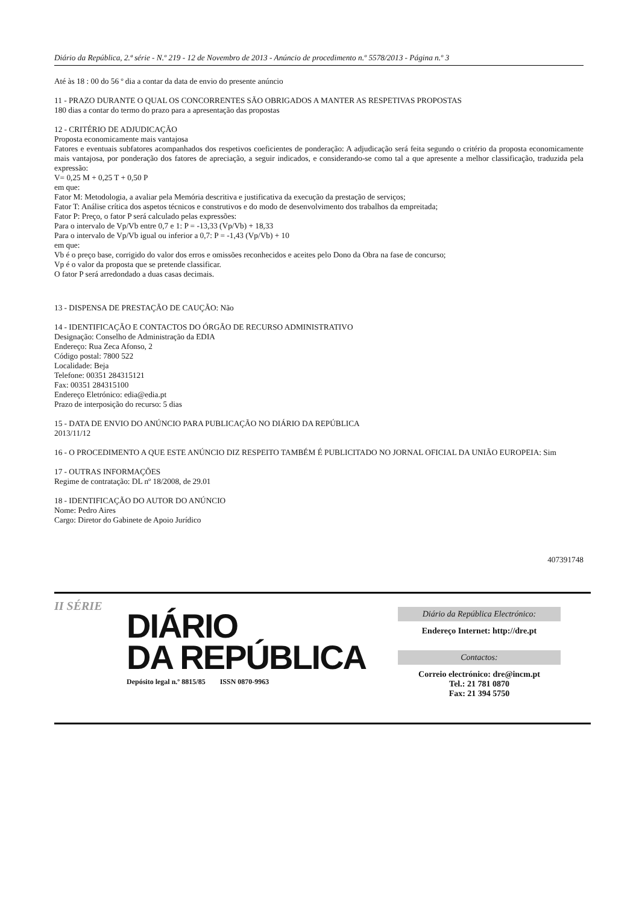Diário da República, 2.ª série - N.º 219 - 12 de Novembro de 2013 - Anúncio de procedimento n.º 5578/2013 - Página n.º 3
Até às 18 : 00 do 56 º dia a contar da data de envio do presente anúncio
11 - PRAZO DURANTE O QUAL OS CONCORRENTES SÃO OBRIGADOS A MANTER AS RESPETIVAS PROPOSTAS
180 dias a contar do termo do prazo para a apresentação das propostas
12 - CRITÉRIO DE ADJUDICAÇÃO
Proposta economicamente mais vantajosa
Fatores e eventuais subfatores acompanhados dos respetivos coeficientes de ponderação: A adjudicação será feita segundo o critério da proposta economicamente mais vantajosa, por ponderação dos fatores de apreciação, a seguir indicados, e considerando-se como tal a que apresente a melhor classificação, traduzida pela expressão:
V= 0,25 M + 0,25 T + 0,50 P
em que:
Fator M: Metodologia, a avaliar pela Memória descritiva e justificativa da execução da prestação de serviços;
Fator T: Análise crítica dos aspetos técnicos e construtivos e do modo de desenvolvimento dos trabalhos da empreitada;
Fator P: Preço, o fator P será calculado pelas expressões:
Para o intervalo de Vp/Vb entre 0,7 e 1: P = -13,33 (Vp/Vb) + 18,33
Para o intervalo de Vp/Vb igual ou inferior a 0,7: P = -1,43 (Vp/Vb) + 10
em que:
Vb é o preço base, corrigido do valor dos erros e omissões reconhecidos e aceites pelo Dono da Obra na fase de concurso;
Vp é o valor da proposta que se pretende classificar.
O fator P será arredondado a duas casas decimais.
13 - DISPENSA DE PRESTAÇÃO DE CAUÇÃO: Não
14 - IDENTIFICAÇÃO E CONTACTOS DO ÓRGÃO DE RECURSO ADMINISTRATIVO
Designação: Conselho de Administração da EDIA
Endereço: Rua Zeca Afonso, 2
Código postal: 7800 522
Localidade: Beja
Telefone: 00351 284315121
Fax: 00351 284315100
Endereço Eletrónico: edia@edia.pt
Prazo de interposição do recurso: 5 dias
15 - DATA DE ENVIO DO ANÚNCIO PARA PUBLICAÇÃO NO DIÁRIO DA REPÚBLICA
2013/11/12
16 - O PROCEDIMENTO A QUE ESTE ANÚNCIO DIZ RESPEITO TAMBÉM É PUBLICITADO NO JORNAL OFICIAL DA UNIÃO EUROPEIA: Sim
17 - OUTRAS INFORMAÇÕES
Regime de contratação: DL nº 18/2008, de 29.01
18 - IDENTIFICAÇÃO DO AUTOR DO ANÚNCIO
Nome: Pedro Aires
Cargo: Diretor do Gabinete de Apoio Jurídico
407391748
II SÉRIE
DIÁRIO
DA REPÚBLICA
Depósito legal n.º 8815/85 ISSN 0870-9963
Diário da República Electrónico:
Endereço Internet: http://dre.pt
Contactos:
Correio electrónico: dre@incm.pt
Tel.: 21 781 0870
Fax: 21 394 5750